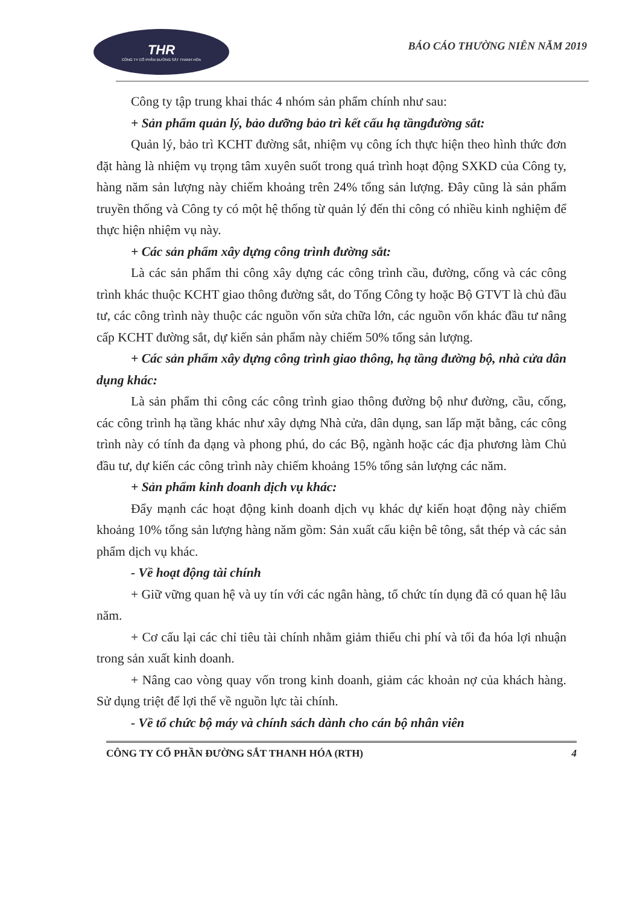THR
CÔNG TY CỔ PHẦN ĐƯỜNG SẮT THANH HÓA
BÁO CÁO THƯỜNG NIÊN NĂM 2019
Công ty tập trung khai thác 4 nhóm sản phẩm chính như sau:
+ Sản phẩm quản lý, bảo dưỡng bảo trì kết cấu hạ tầngđường sắt:
Quản lý, bảo trì KCHT đường sắt, nhiệm vụ công ích thực hiện theo hình thức đơn đặt hàng là nhiệm vụ trọng tâm xuyên suốt trong quá trình hoạt động SXKD của Công ty, hàng năm sản lượng này chiếm khoảng trên 24% tổng sản lượng. Đây cũng là sản phẩm truyền thống và Công ty có một hệ thống từ quản lý đến thi công có nhiều kinh nghiệm để thực hiện nhiệm vụ này.
+ Các sản phẩm xây dựng công trình đường sắt:
Là các sản phẩm thi công xây dựng các công trình cầu, đường, cống và các công trình khác thuộc KCHT giao thông đường sắt, do Tổng Công ty hoặc Bộ GTVT là chủ đầu tư, các công trình này thuộc các nguồn vốn sửa chữa lớn, các nguồn vốn khác đầu tư nâng cấp KCHT đường sắt, dự kiến sản phẩm này chiếm 50% tổng sản lượng.
+ Các sản phẩm xây dựng công trình giao thông, hạ tầng đường bộ, nhà cửa dân dụng khác:
Là sản phẩm thi công các công trình giao thông đường bộ như đường, cầu, cống, các công trình hạ tầng khác như xây dựng Nhà cửa, dân dụng, san lấp mặt bằng, các công trình này có tính đa dạng và phong phú, do các Bộ, ngành hoặc các địa phương làm Chủ đầu tư, dự kiến các công trình này chiếm khoảng 15% tổng sản lượng các năm.
+ Sản phẩm kinh doanh dịch vụ khác:
Đẩy mạnh các hoạt động kinh doanh dịch vụ khác dự kiến hoạt động này chiếm khoảng 10% tổng sản lượng hàng năm gồm: Sản xuất cấu kiện bê tông, sắt thép và các sản phẩm dịch vụ khác.
- Về hoạt động tài chính
+ Giữ vững quan hệ và uy tín với các ngân hàng, tổ chức tín dụng đã có quan hệ lâu năm.
+ Cơ cấu lại các chỉ tiêu tài chính nhằm giảm thiểu chi phí và tối đa hóa lợi nhuận trong sản xuất kinh doanh.
+ Nâng cao vòng quay vốn trong kinh doanh, giảm các khoản nợ của khách hàng. Sử dụng triệt để lợi thế về nguồn lực tài chính.
- Về tổ chức bộ máy và chính sách dành cho cán bộ nhân viên
CÔNG TY CỔ PHẦN ĐƯỜNG SẮT THANH HÓA (RTH) 4